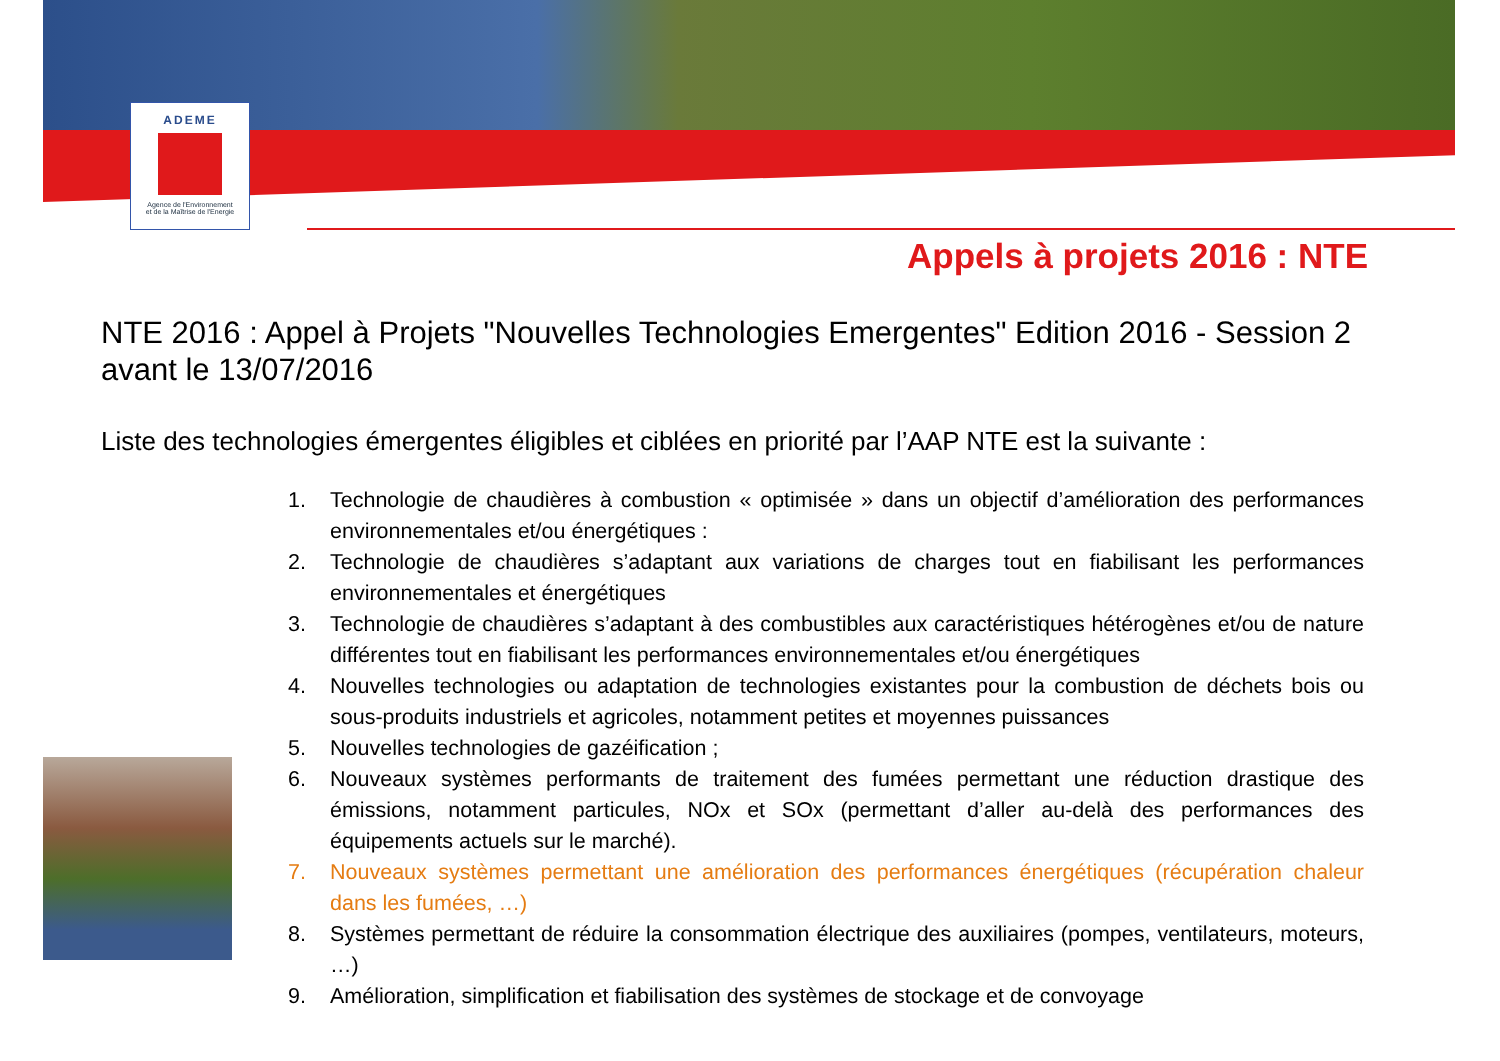ADEME
Agence de l'Environnement
et de la Maîtrise de l'Energie
Appels à projets 2016 : NTE
NTE 2016 : Appel à Projets "Nouvelles Technologies Emergentes" Edition 2016 - Session 2 avant le 13/07/2016
Liste des technologies émergentes éligibles et ciblées en priorité par l’AAP NTE est la suivante :
1. Technologie de chaudières à combustion « optimisée » dans un objectif d’amélioration des performances environnementales et/ou énergétiques :
2. Technologie de chaudières s’adaptant aux variations de charges tout en fiabilisant les performances environnementales et énergétiques
3. Technologie de chaudières s’adaptant à des combustibles aux caractéristiques hétérogènes et/ou de nature différentes tout en fiabilisant les performances environnementales et/ou énergétiques
4. Nouvelles technologies ou adaptation de technologies existantes pour la combustion de déchets bois ou sous-produits industriels et agricoles, notamment petites et moyennes puissances
5. Nouvelles technologies de gazéification ;
6. Nouveaux systèmes performants de traitement des fumées permettant une réduction drastique des émissions, notamment particules, NOx et SOx (permettant d’aller au-delà des performances des équipements actuels sur le marché).
7. Nouveaux systèmes permettant une amélioration des performances énergétiques (récupération chaleur dans les fumées, …)
8. Systèmes permettant de réduire la consommation électrique des auxiliaires (pompes, ventilateurs, moteurs, …)
9. Amélioration, simplification et fiabilisation des systèmes de stockage et de convoyage